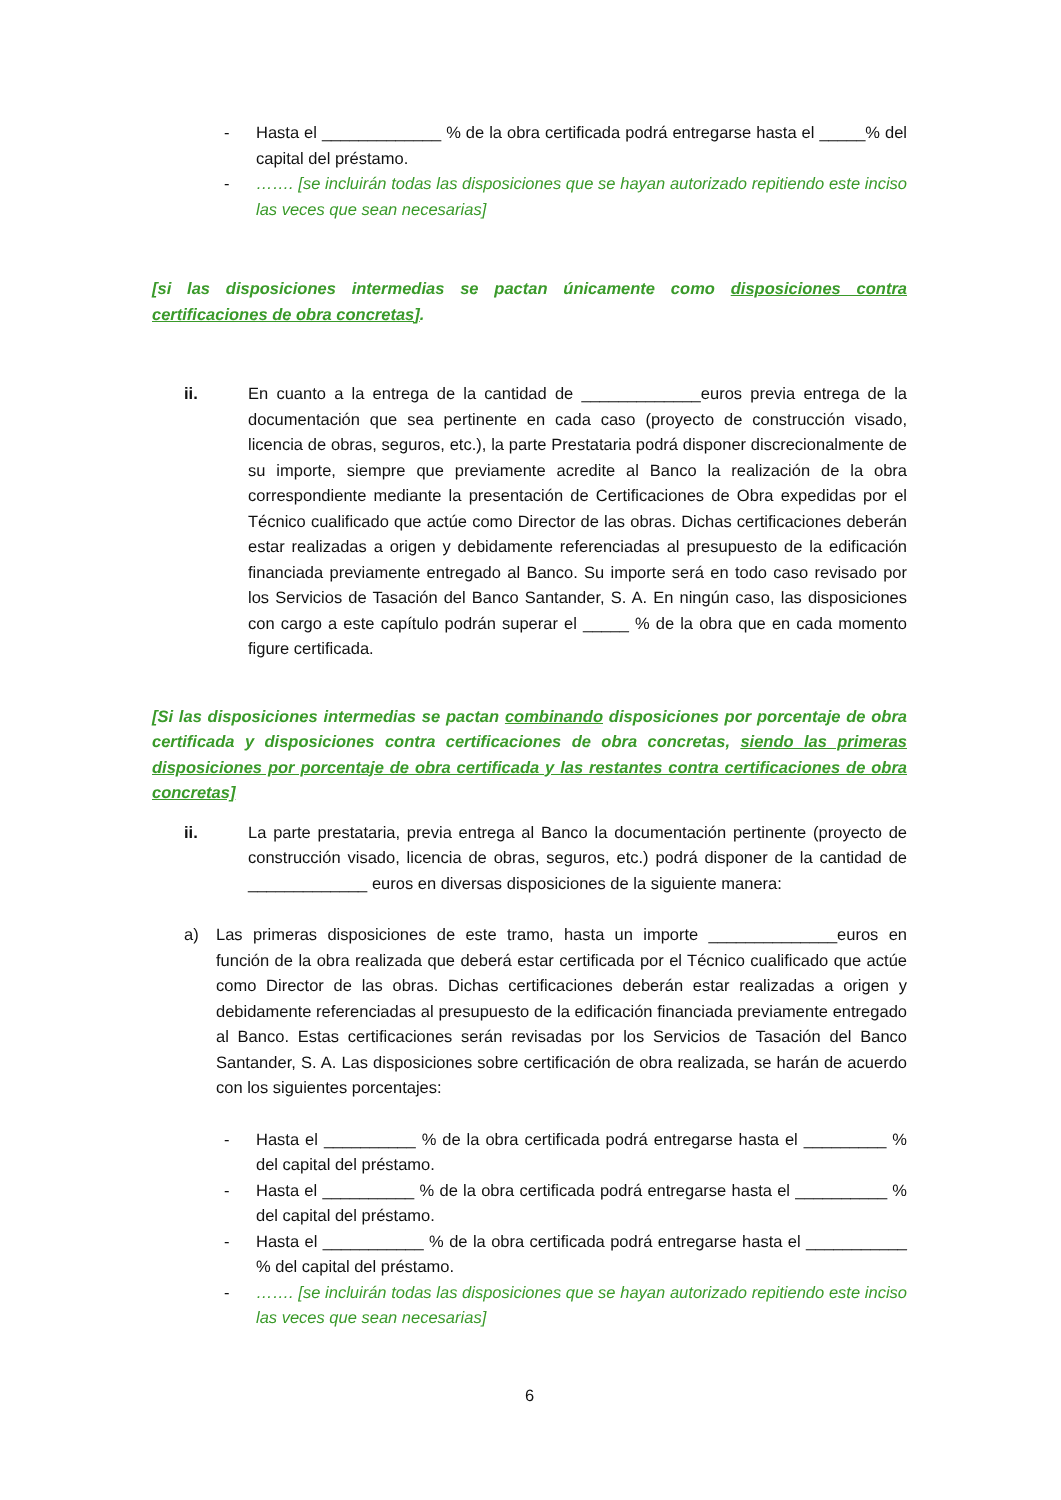- Hasta el _____________ % de la obra certificada podrá entregarse hasta el _____% del capital del préstamo.
- ……. [se incluirán todas las disposiciones que se hayan autorizado repitiendo este inciso las veces que sean necesarias]
[si las disposiciones intermedias se pactan únicamente como disposiciones contra certificaciones de obra concretas].
ii. En cuanto a la entrega de la cantidad de _____________euros previa entrega de la documentación que sea pertinente en cada caso (proyecto de construcción visado, licencia de obras, seguros, etc.), la parte Prestataria podrá disponer discrecionalmente de su importe, siempre que previamente acredite al Banco la realización de la obra correspondiente mediante la presentación de Certificaciones de Obra expedidas por el Técnico cualificado que actúe como Director de las obras. Dichas certificaciones deberán estar realizadas a origen y debidamente referenciadas al presupuesto de la edificación financiada previamente entregado al Banco. Su importe será en todo caso revisado por los Servicios de Tasación del Banco Santander, S. A. En ningún caso, las disposiciones con cargo a este capítulo podrán superar el _____ % de la obra que en cada momento figure certificada.
[Si las disposiciones intermedias se pactan combinando disposiciones por porcentaje de obra certificada y disposiciones contra certificaciones de obra concretas, siendo las primeras disposiciones por porcentaje de obra certificada y las restantes contra certificaciones de obra concretas]
ii. La parte prestataria, previa entrega al Banco la documentación pertinente (proyecto de construcción visado, licencia de obras, seguros, etc.) podrá disponer de la cantidad de _____________ euros en diversas disposiciones de la siguiente manera:
a) Las primeras disposiciones de este tramo, hasta un importe ______________euros en función de la obra realizada que deberá estar certificada por el Técnico cualificado que actúe como Director de las obras. Dichas certificaciones deberán estar realizadas a origen y debidamente referenciadas al presupuesto de la edificación financiada previamente entregado al Banco. Estas certificaciones serán revisadas por los Servicios de Tasación del Banco Santander, S. A. Las disposiciones sobre certificación de obra realizada, se harán de acuerdo con los siguientes porcentajes:
- Hasta el __________ % de la obra certificada podrá entregarse hasta el _________ % del capital del préstamo.
- Hasta el __________ % de la obra certificada podrá entregarse hasta el __________ % del capital del préstamo.
- Hasta el ___________ % de la obra certificada podrá entregarse hasta el ___________ % del capital del préstamo.
- ……. [se incluirán todas las disposiciones que se hayan autorizado repitiendo este inciso las veces que sean necesarias]
6